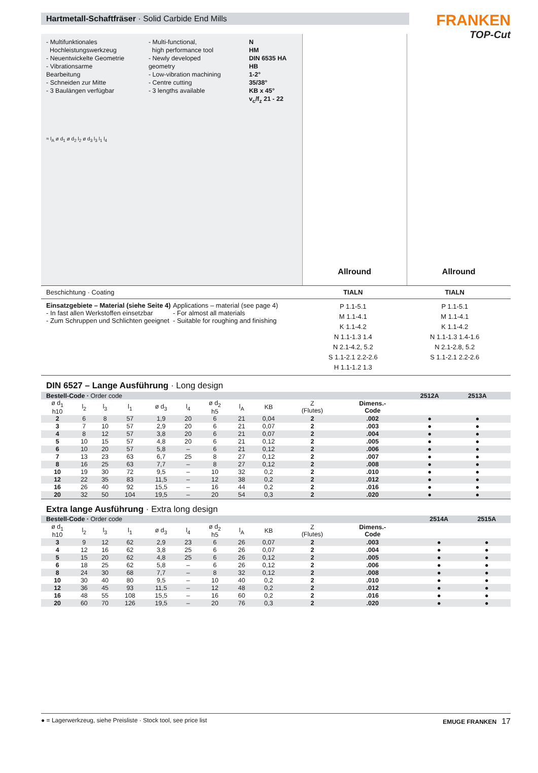Hartmetall-Schaftfräser · Solid Carbide End Mills
FRANKEN
TOP-Cut
- Multifunktionales
Hochleistungswerkzeug
- Neuentwickelte Geometrie
- Vibrationsarme Bearbeitung
- Schneiden zur Mitte
- 3 Baulängen verfügbar
- Multi-functional,
high performance tool
- Newly developed geometry
- Low-vibration machining
- Centre cutting
- 3 lengths available
N
HM
DIN 6535 HA HB
1-2°
35/38°
KB x 45°
v<sub>c</sub>/f<sub>z</sub> 21 - 22
≈ l<sub>A</sub> ø d<sub>1</sub> ø d<sub>2</sub> l<sub>2</sub> ø d<sub>3</sub> l<sub>3</sub> l<sub>1</sub> l<sub>4</sub>
Allround Allround
Beschichtung · Coating TIALN TIALN
Einsatzgebiete – Material (siehe Seite 4)
- In fast allen Werkstoffen einsetzbar
- Zum Schruppen und Schlichten geeignet
Applications – material (see page 4)
- For almost all materials
- Suitable for roughing and finishing
P 1.1-5.1
M 1.1-4.1
K 1.1-4.2
N 1.1-1.3 1.4
N 2.1-4.2, 5.2
S 1.1-2.1 2.2-2.6
H 1.1-1.2 1.3
P 1.1-5.1
M 1.1-4.1
K 1.1-4.2
N 1.1-1.3 1.4-1.6
N 2.1-2.8, 5.2
S 1.1-2.1 2.2-2.6
DIN 6527 – Lange Ausführung · Long design
| Bestell-Code · Order code | | | | | | | | | | | 2512A | 2513A | | |
| ø d<sub>1</sub> h10 | l<sub>2</sub> | l<sub>3</sub> | l<sub>1</sub> | ø d<sub>3</sub> | l<sub>4</sub> | ø d<sub>2</sub> h5 | l<sub>A</sub> | KB | Z (Flutes) | Dimens.- Code | | | | |
| 2 | 6 | 8 | 57 | 1,9 | 20 | 6 | 21 | 0,04 | 2 | .002 | ● | ● | | |
| 3 | 7 | 10 | 57 | 2,9 | 20 | 6 | 21 | 0,07 | 2 | .003 | ● | ● | | |
| 4 | 8 | 12 | 57 | 3,8 | 20 | 6 | 21 | 0,07 | 2 | .004 | ● | ● | | |
| 5 | 10 | 15 | 57 | 4,8 | 20 | 6 | 21 | 0,12 | 2 | .005 | ● | ● | | |
| 6 | 10 | 20 | 57 | 5,8 | – | 6 | 21 | 0,12 | 2 | .006 | ● | ● | | |
| 7 | 13 | 23 | 63 | 6,7 | 25 | 8 | 27 | 0,12 | 2 | .007 | ● | ● | | |
| 8 | 16 | 25 | 63 | 7,7 | – | 8 | 27 | 0,12 | 2 | .008 | ● | ● | | |
| 10 | 19 | 30 | 72 | 9,5 | – | 10 | 32 | 0,2 | 2 | .010 | ● | ● | | |
| 12 | 22 | 35 | 83 | 11,5 | – | 12 | 38 | 0,2 | 2 | .012 | ● | ● | | |
| 16 | 26 | 40 | 92 | 15,5 | – | 16 | 44 | 0,2 | 2 | .016 | ● | ● | | |
| 20 | 32 | 50 | 104 | 19,5 | – | 20 | 54 | 0,3 | 2 | .020 | ● | ● | | |
Extra lange Ausführung · Extra long design
| Bestell-Code · Order code | | | | | | | | | | | | | 2514A | 2515A |
| ø d<sub>1</sub> h10 | l<sub>2</sub> | l<sub>3</sub> | l<sub>1</sub> | ø d<sub>3</sub> | l<sub>4</sub> | ø d<sub>2</sub> h5 | l<sub>A</sub> | KB | Z (Flutes) | Dimens.- Code | | | | |
| 3 | 9 | 12 | 62 | 2,9 | 23 | 6 | 26 | 0,07 | 2 | .003 | | | ● | ● |
| 4 | 12 | 16 | 62 | 3,8 | 25 | 6 | 26 | 0,07 | 2 | .004 | | | ● | ● |
| 5 | 15 | 20 | 62 | 4,8 | 25 | 6 | 26 | 0,12 | 2 | .005 | | | ● | ● |
| 6 | 18 | 25 | 62 | 5,8 | – | 6 | 26 | 0,12 | 2 | .006 | | | ● | ● |
| 8 | 24 | 30 | 68 | 7,7 | – | 8 | 32 | 0,12 | 2 | .008 | | | ● | ● |
| 10 | 30 | 40 | 80 | 9,5 | – | 10 | 40 | 0,2 | 2 | .010 | | | ● | ● |
| 12 | 36 | 45 | 93 | 11,5 | – | 12 | 48 | 0,2 | 2 | .012 | | | ● | ● |
| 16 | 48 | 55 | 108 | 15,5 | – | 16 | 60 | 0,2 | 2 | .016 | | | ● | ● |
| 20 | 60 | 70 | 126 | 19,5 | – | 20 | 76 | 0,3 | 2 | .020 | | | ● | ● |
● = Lagerwerkzeug, siehe Preisliste · Stock tool, see price list
EMUGE FRANKEN 17